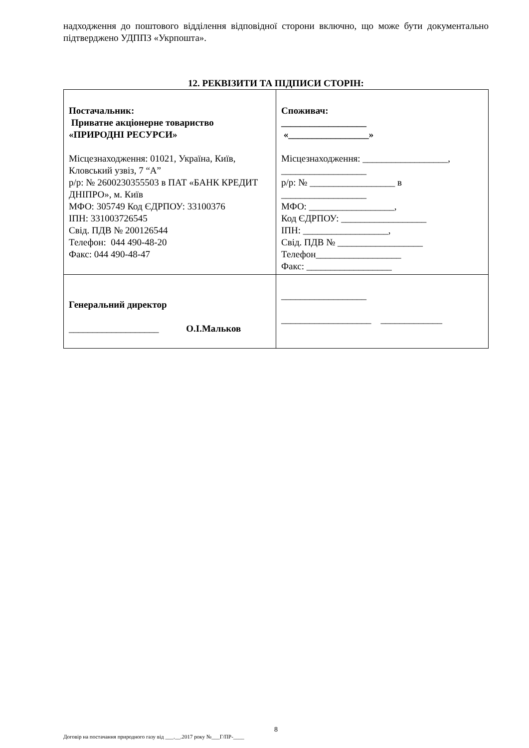надходження до поштового відділення відповідної сторони включно, що може бути документально підтверджено УДППЗ «Укрпошта».
12. РЕКВІЗИТИ ТА ПІДПИСИ СТОРІН:
| Постачальник: Приватне акціонерне товариство «ПРИРОДНІ РЕСУРСИ» Місцезнаходження: 01021, Україна, Київ, Кловський узвіз, 7 “А” р/р: № 2600230355503 в ПАТ «БАНК КРЕДИТ ДНІПРО», м. Київ МФО: 305749 Код ЄДРПОУ: 33100376 ІПН: 331003726545 Свід. ПДВ № 200126544 Телефон: 044 490-48-20 Факс: 044 490-48-47 | Споживач: __________________ «_________________» Місцезнаходження: __________________, __________________ р/р: № __________________ в __________________ МФО: __________________, Код ЄДРПОУ: __________________ ІПН: __________________, Свід. ПДВ № __________________ Телефон__________________ Факс: __________________ |
| Генеральний директор ___________________ О.І.Мальков | __________________ ___________________ _____________ |
8
Договір на постачання природного газу від ___.__.2017 року №___Г/ПР-____